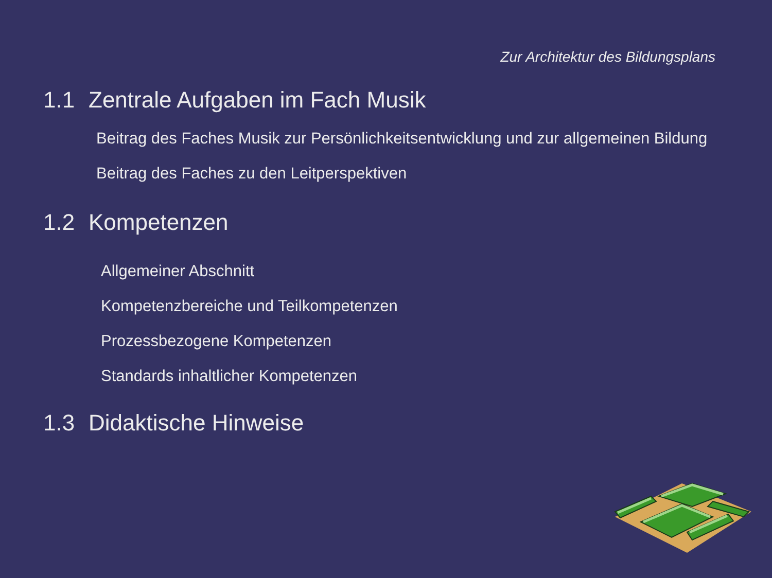Zur Architektur des Bildungsplans
1.1 Zentrale Aufgaben im Fach Musik
Beitrag des Faches Musik zur Persönlichkeitsentwicklung und zur allgemeinen Bildung
Beitrag des Faches zu den Leitperspektiven
1.2 Kompetenzen
Allgemeiner Abschnitt
Kompetenzbereiche und Teilkompetenzen
Prozessbezogene Kompetenzen
Standards inhaltlicher Kompetenzen
1.3 Didaktische Hinweise